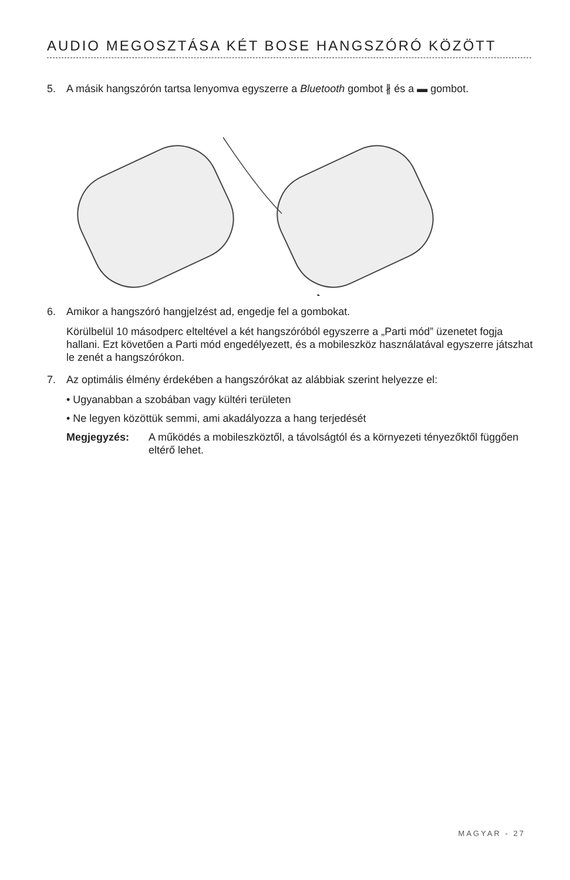AUDIO MEGOSZTÁSA KÉT BOSE HANGSZÓRÓ KÖZÖTT
5. A másik hangszórón tartsa lenyomva egyszerre a Bluetooth gombot ∦ és a ▬ gombot.
6. Amikor a hangszóró hangjelzést ad, engedje fel a gombokat.
Körülbelül 10 másodperc elteltével a két hangszóróból egyszerre a „Parti mód” üzenetet fogja hallani. Ezt követően a Parti mód engedélyezett, és a mobileszköz használatával egyszerre játszhat le zenét a hangszórókon.
7. Az optimális élmény érdekében a hangszórókat az alábbiak szerint helyezze el:
• Ugyanabban a szobában vagy kültéri területen
• Ne legyen közöttük semmi, ami akadályozza a hang terjedését
Megjegyzés: A működés a mobileszköztől, a távolságtól és a környezeti tényezőktől függően eltérő lehet.
MAGYAR - 27